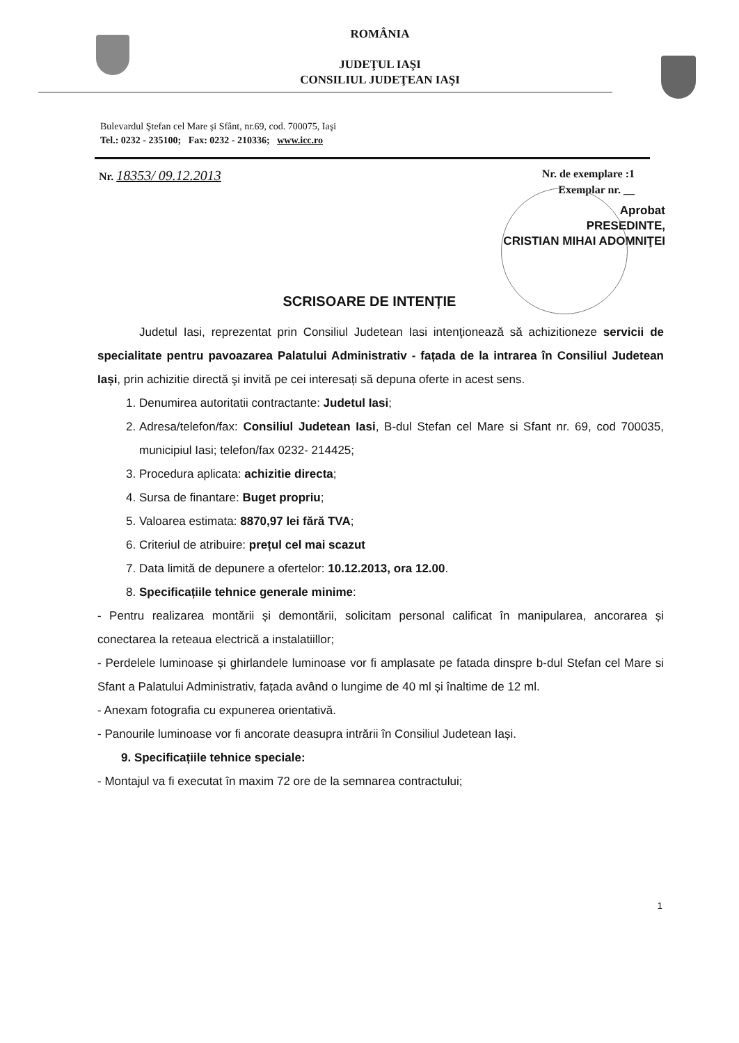ROMÂNIA
JUDEŢUL IAŞI
CONSILIUL JUDEŢEAN IAŞI
Bulevardul Ştefan cel Mare şi Sfânt, nr.69, cod. 700075, Iaşi
Tel.: 0232 - 235100; Fax: 0232 - 210336; www.icc.ro
Nr. 18353/ 09.12.2013 Nr. de exemplare :1
Exemplar nr. __
Aprobat
PRESEDINTE,
CRISTIAN MIHAI ADOMNIŢEI
SCRISOARE DE INTENȚIE
Judetul Iasi, reprezentat prin Consiliul Judetean Iasi intenţionează să achizitioneze servicii de specialitate pentru pavoazarea Palatului Administrativ - fațada de la intrarea în Consiliul Judetean Iași, prin achizitie directă şi invită pe cei interesați să depuna oferte in acest sens.
1. Denumirea autoritatii contractante: Judetul Iasi;
2. Adresa/telefon/fax: Consiliul Judetean Iasi, B-dul Stefan cel Mare si Sfant nr. 69, cod 700035, municipiul Iasi; telefon/fax 0232- 214425;
3. Procedura aplicata: achizitie directa;
4. Sursa de finantare: Buget propriu;
5. Valoarea estimata: 8870,97 lei fără TVA;
6. Criteriul de atribuire: prețul cel mai scazut
7. Data limită de depunere a ofertelor: 10.12.2013, ora 12.00.
8. Specificațiile tehnice generale minime:
- Pentru realizarea montării și demontării, solicitam personal calificat în manipularea, ancorarea și conectarea la reteaua electrică a instalatiillor;
- Perdelele luminoase și ghirlandele luminoase vor fi amplasate pe fatada dinspre b-dul Stefan cel Mare si Sfant a Palatului Administrativ, fațada având o lungime de 40 ml și înaltime de 12 ml.
- Anexam fotografia cu expunerea orientativă.
- Panourile luminoase vor fi ancorate deasupra intrării în Consiliul Judetean Iași.
9. Specificațiile tehnice speciale:
- Montajul va fi executat în maxim 72 ore de la semnarea contractului;
1